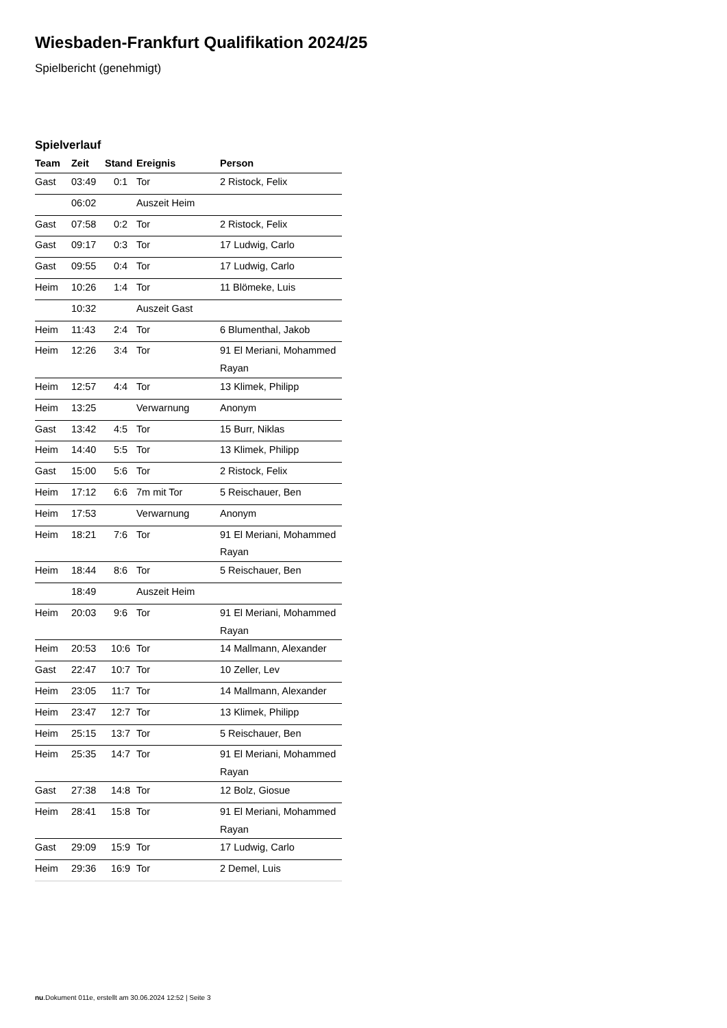Wiesbaden-Frankfurt Qualifikation 2024/25
Spielbericht (genehmigt)
Spielverlauf
| Team | Zeit | Stand | Ereignis | Person |
| --- | --- | --- | --- | --- |
| Gast | 03:49 | 0:1 | Tor | 2 Ristock, Felix |
| | 06:02 | | Auszeit Heim | |
| Gast | 07:58 | 0:2 | Tor | 2 Ristock, Felix |
| Gast | 09:17 | 0:3 | Tor | 17 Ludwig, Carlo |
| Gast | 09:55 | 0:4 | Tor | 17 Ludwig, Carlo |
| Heim | 10:26 | 1:4 | Tor | 11 Blömeke, Luis |
| | 10:32 | | Auszeit Gast | |
| Heim | 11:43 | 2:4 | Tor | 6 Blumenthal, Jakob |
| Heim | 12:26 | 3:4 | Tor | 91 El Meriani, Mohammed Rayan |
| Heim | 12:57 | 4:4 | Tor | 13 Klimek, Philipp |
| Heim | 13:25 | | Verwarnung | Anonym |
| Gast | 13:42 | 4:5 | Tor | 15 Burr, Niklas |
| Heim | 14:40 | 5:5 | Tor | 13 Klimek, Philipp |
| Gast | 15:00 | 5:6 | Tor | 2 Ristock, Felix |
| Heim | 17:12 | 6:6 | 7m mit Tor | 5 Reischauer, Ben |
| Heim | 17:53 | | Verwarnung | Anonym |
| Heim | 18:21 | 7:6 | Tor | 91 El Meriani, Mohammed Rayan |
| Heim | 18:44 | 8:6 | Tor | 5 Reischauer, Ben |
| | 18:49 | | Auszeit Heim | |
| Heim | 20:03 | 9:6 | Tor | 91 El Meriani, Mohammed Rayan |
| Heim | 20:53 | 10:6 | Tor | 14 Mallmann, Alexander |
| Gast | 22:47 | 10:7 | Tor | 10 Zeller, Lev |
| Heim | 23:05 | 11:7 | Tor | 14 Mallmann, Alexander |
| Heim | 23:47 | 12:7 | Tor | 13 Klimek, Philipp |
| Heim | 25:15 | 13:7 | Tor | 5 Reischauer, Ben |
| Heim | 25:35 | 14:7 | Tor | 91 El Meriani, Mohammed Rayan |
| Gast | 27:38 | 14:8 | Tor | 12 Bolz, Giosue |
| Heim | 28:41 | 15:8 | Tor | 91 El Meriani, Mohammed Rayan |
| Gast | 29:09 | 15:9 | Tor | 17 Ludwig, Carlo |
| Heim | 29:36 | 16:9 | Tor | 2 Demel, Luis |
nu.Dokument 011e, erstellt am 30.06.2024 12:52 | Seite 3